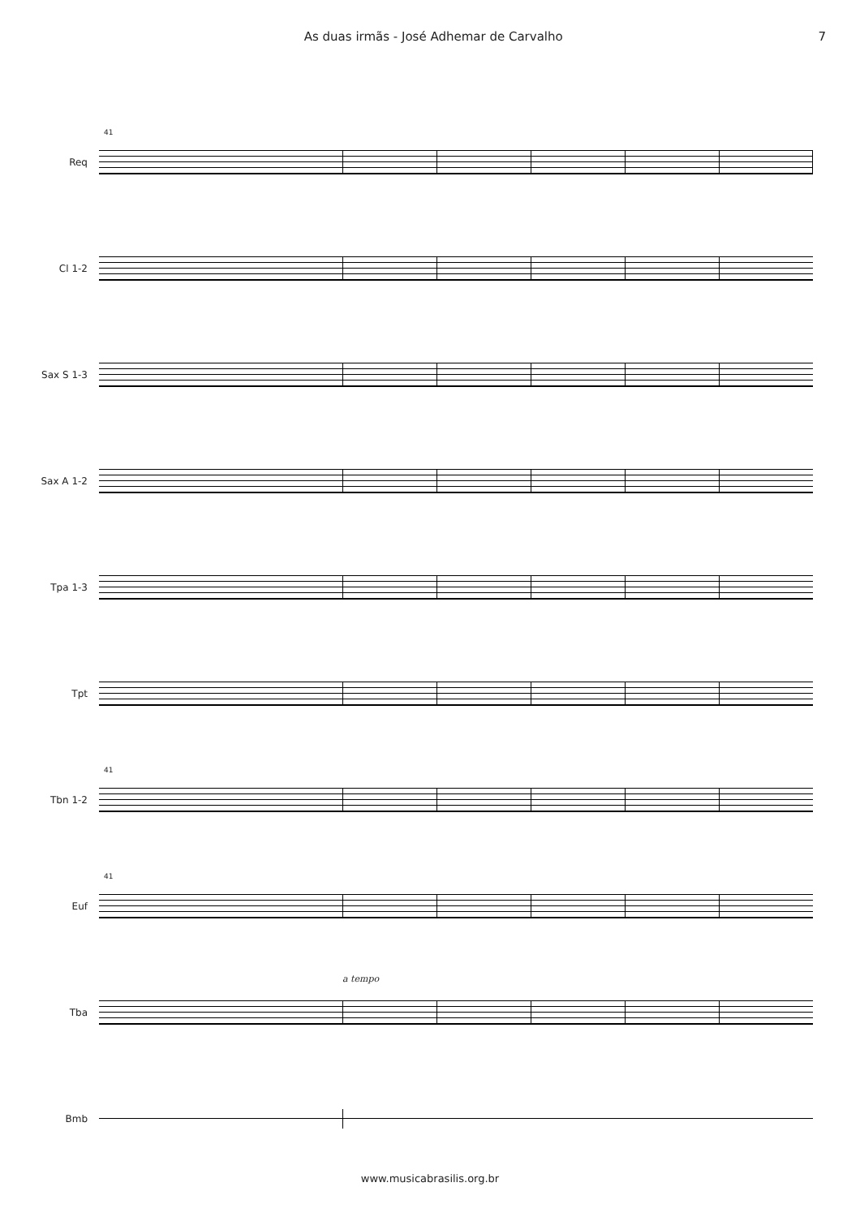As duas irmãs - José Adhemar de Carvalho 7
Req
41
Cl 1-2
Sax S 1-3
Sax A 1-2
Tpa 1-3
Tpt
Tbn 1-2
41
Euf
41
Tba
a tempo
Bmb
www.musicabrasilis.org.br